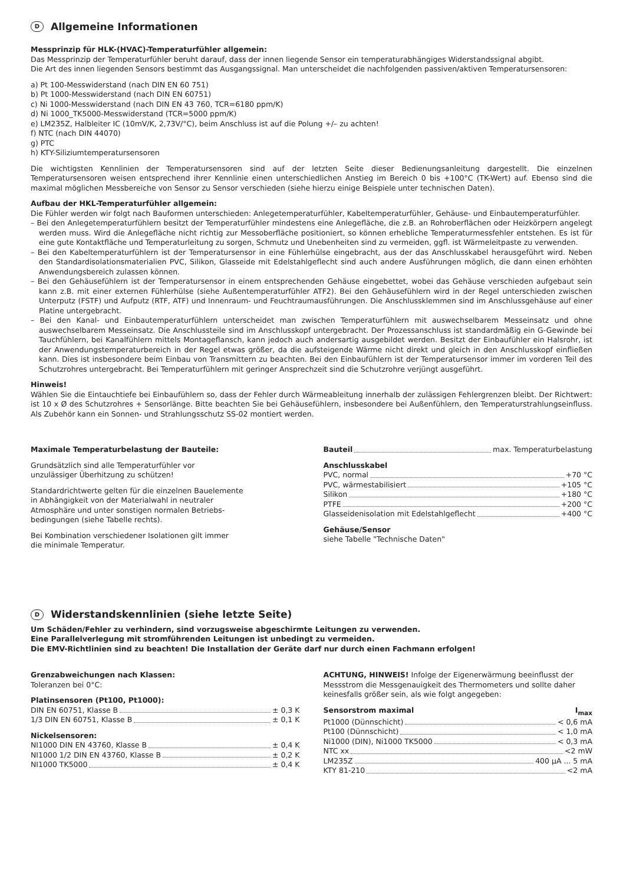D Allgemeine Informationen
Messprinzip für HLK-(HVAC)-Temperaturfühler allgemein:
Das Messprinzip der Temperaturfühler beruht darauf, dass der innen liegende Sensor ein temperaturabhängiges Widerstandssignal abgibt.
Die Art des innen liegenden Sensors bestimmt das Ausgangssignal. Man unterscheidet die nachfolgenden passiven/aktiven Temperatursensoren:
a) Pt 100-Messwiderstand (nach DIN EN 60 751)
b) Pt 1000-Messwiderstand (nach DIN EN 60751)
c) Ni 1000-Messwiderstand (nach DIN EN 43 760, TCR=6180 ppm/K)
d) Ni 1000_TK5000-Messwiderstand (TCR=5000 ppm/K)
e) LM235Z, Halbleiter IC (10mV/K, 2,73V/°C), beim Anschluss ist auf die Polung +/– zu achten!
f) NTC (nach DIN 44070)
g) PTC
h) KTY-Siliziumtemperatursensoren
Die wichtigsten Kennlinien der Temperatursensoren sind auf der letzten Seite dieser Bedienungsanleitung dargestellt. Die einzelnen Temperatursensoren weisen entsprechend ihrer Kennlinie einen unterschiedlichen Anstieg im Bereich 0 bis +100°C (TK-Wert) auf. Ebenso sind die maximal möglichen Messbereiche von Sensor zu Sensor verschieden (siehe hierzu einige Beispiele unter technischen Daten).
Aufbau der HKL-Temperaturfühler allgemein:
Die Fühler werden wir folgt nach Bauformen unterschieden: Anlegetemperaturfühler, Kabeltemperaturfühler, Gehäuse- und Einbautemperaturfühler.
– Bei den Anlegetemperaturfühlern besitzt der Temperaturfühler mindestens eine Anlegefläche, die z.B. an Rohroberflächen oder Heizkörpern angelegt werden muss. Wird die Anlegefläche nicht richtig zur Messoberfläche positioniert, so können erhebliche Temperaturmessfehler entstehen. Es ist für eine gute Kontaktfläche und Temperaturleitung zu sorgen, Schmutz und Unebenheiten sind zu vermeiden, ggfl. ist Wärmeleitpaste zu verwenden.
– Bei den Kabeltemperaturfühlern ist der Temperatursensor in eine Fühlerhülse eingebracht, aus der das Anschlusskabel herausgeführt wird. Neben den Standardisolationsmaterialien PVC, Silikon, Glasseide mit Edelstahlgeflecht sind auch andere Ausführungen möglich, die dann einen erhöhten Anwendungsbereich zulassen können.
– Bei den Gehäusefühlern ist der Temperatursensor in einem entsprechenden Gehäuse eingebettet, wobei das Gehäuse verschieden aufgebaut sein kann z.B. mit einer externen Fühlerhülse (siehe Außentemperaturfühler ATF2). Bei den Gehäusefühlern wird in der Regel unterschieden zwischen Unterputz (FSTF) und Aufputz (RTF, ATF) und Innenraum- und Feuchtraumausführungen. Die Anschlussklemmen sind im Anschlussgehäuse auf einer Platine untergebracht.
– Bei den Kanal- und Einbautemperaturfühlern unterscheidet man zwischen Temperaturfühlern mit auswechselbarem Messeinsatz und ohne auswechselbarem Messeinsatz. Die Anschlussteile sind im Anschlusskopf untergebracht. Der Prozessanschluss ist standardmäßig ein G-Gewinde bei Tauchfühlern, bei Kanalfühlern mittels Montageflansch, kann jedoch auch andersartig ausgebildet werden. Besitzt der Einbaufühler ein Halsrohr, ist der Anwendungstemperaturbereich in der Regel etwas größer, da die aufsteigende Wärme nicht direkt und gleich in den Anschlusskopf einfließen kann. Dies ist insbesondere beim Einbau von Transmittern zu beachten. Bei den Einbaufühlern ist der Temperatursensor immer im vorderen Teil des Schutzrohres untergebracht. Bei Temperaturfühlern mit geringer Ansprechzeit sind die Schutzrohre verjüngt ausgeführt.
Hinweis!
Wählen Sie die Eintauchtiefe bei Einbaufühlern so, dass der Fehler durch Wärmeableitung innerhalb der zulässigen Fehlergrenzen bleibt. Der Richtwert: ist 10 x Ø des Schutzrohres + Sensorlänge. Bitte beachten Sie bei Gehäusefühlern, insbesondere bei Außenfühlern, den Temperaturstrahlungseinfluss. Als Zubehör kann ein Sonnen- und Strahlungsschutz SS-02 montiert werden.
Maximale Temperaturbelastung der Bauteile:
Grundsätzlich sind alle Temperaturfühler vor
unzulässiger Überhitzung zu schützen!
Standardrichtwerte gelten für die einzelnen Bauelemente
in Abhängigkeit von der Materialwahl in neutraler
Atmosphäre und unter sonstigen normalen Betriebs-
bedingungen (siehe Tabelle rechts).
Bei Kombination verschiedener Isolationen gilt immer
die minimale Temperatur.
Bauteil max. Temperaturbelastung
Anschlusskabel
PVC, normal +70 °C
PVC, wärmestabilisiert +105 °C
Silikon +180 °C
PTFE +200 °C
Glasseidenisolation mit Edelstahlgeflecht +400 °C
Gehäuse/Sensor
siehe Tabelle "Technische Daten"
D Widerstandskennlinien (siehe letzte Seite)
Um Schäden/Fehler zu verhindern, sind vorzugsweise abgeschirmte Leitungen zu verwenden.
Eine Parallelverlegung mit stromführenden Leitungen ist unbedingt zu vermeiden.
Die EMV-Richtlinien sind zu beachten! Die Installation der Geräte darf nur durch einen Fachmann erfolgen!
Grenzabweichungen nach Klassen:
Toleranzen bei 0°C:
Platinsensoren (Pt100, Pt1000):
DIN EN 60751, Klasse B ± 0,3 K
1/3 DIN EN 60751, Klasse B ± 0,1 K
Nickelsensoren:
NI1000 DIN EN 43760, Klasse B ± 0,4 K
NI1000 1/2 DIN EN 43760, Klasse B ± 0,2 K
NI1000 TK5000 ± 0,4 K
ACHTUNG, HINWEIS! Infolge der Eigenerwärmung beeinflusst der Messstrom die Messgenauigkeit des Thermometers und sollte daher keinesfalls größer sein, als wie folgt angegeben:
Sensorstrom maximal I<sub>max</sub>
Pt1000 (Dünnschicht) < 0,6 mA
Pt100 (Dünnschicht) < 1,0 mA
Ni1000 (DIN), Ni1000 TK5000 < 0,3 mA
NTC xx <2 mW
LM235Z 400 µA ... 5 mA
KTY 81-210 <2 mA